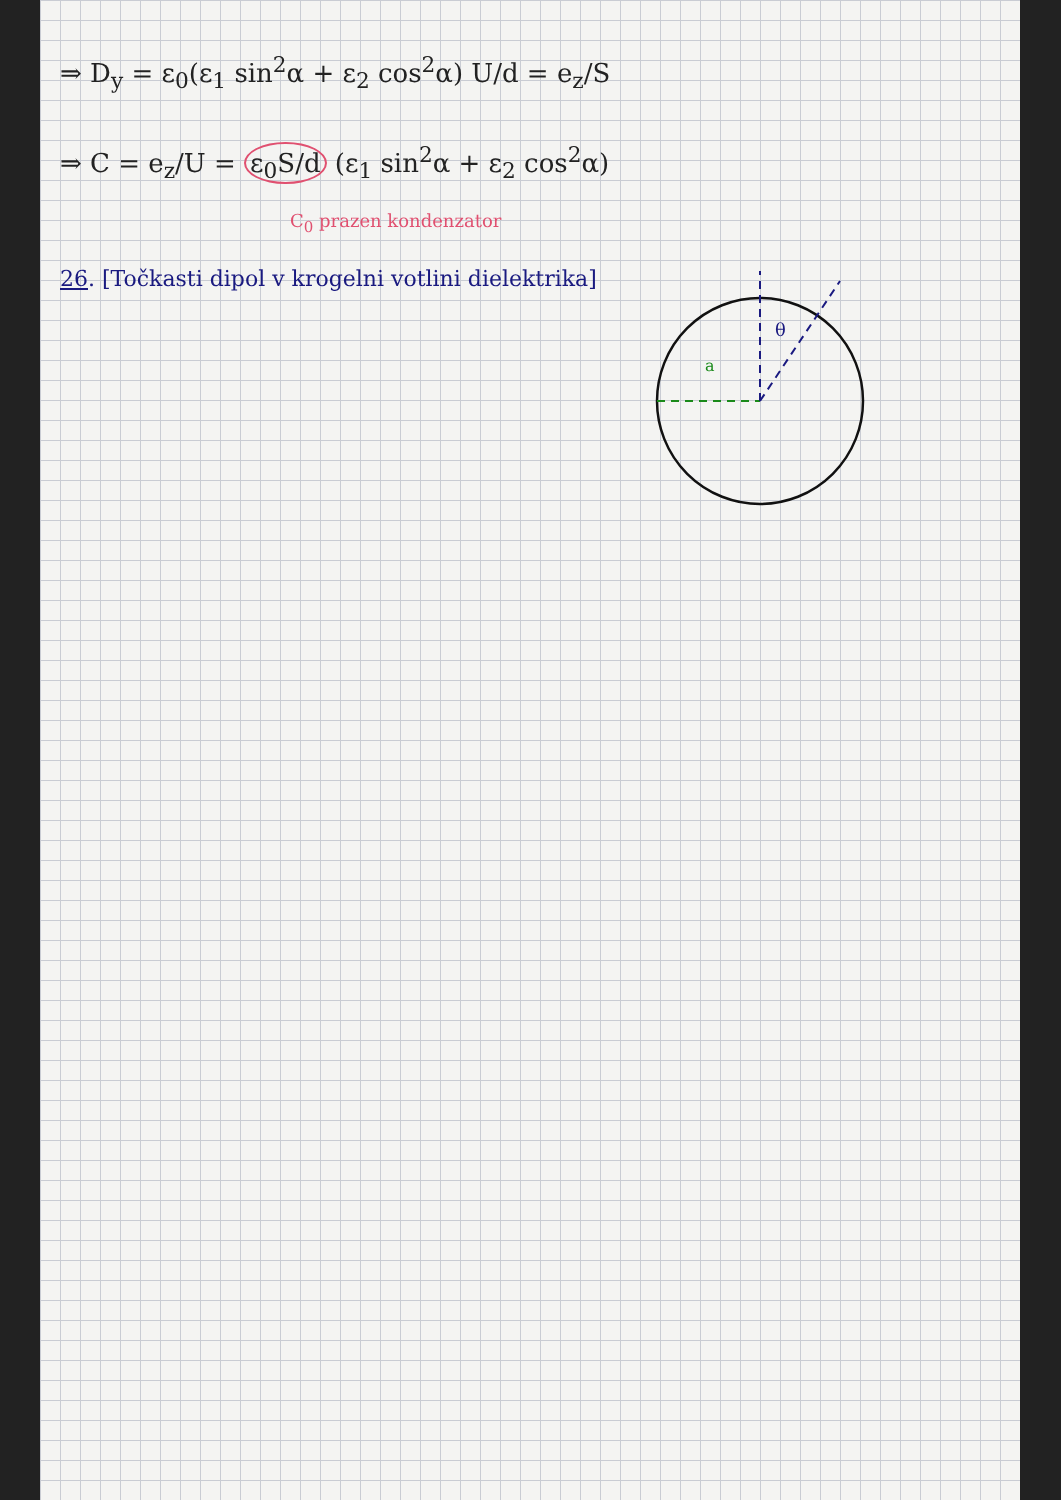⇒ D<sub>y</sub> = ε<sub>0</sub>(ε<sub>1</sub> sin<sup>2</sup>α + ε<sub>2</sub> cos<sup>2</sup>α) U/d = e<sub>z</sub>/S
⇒ C = e<sub>z</sub>/U = ε<sub>0</sub>S/d (ε<sub>1</sub> sin<sup>2</sup>α + ε<sub>2</sub> cos<sup>2</sup>α)
C<sub>0</sub> prazen kondenzator
26. [Točkasti dipol v krogelni votlini dielektrika]
a
θ